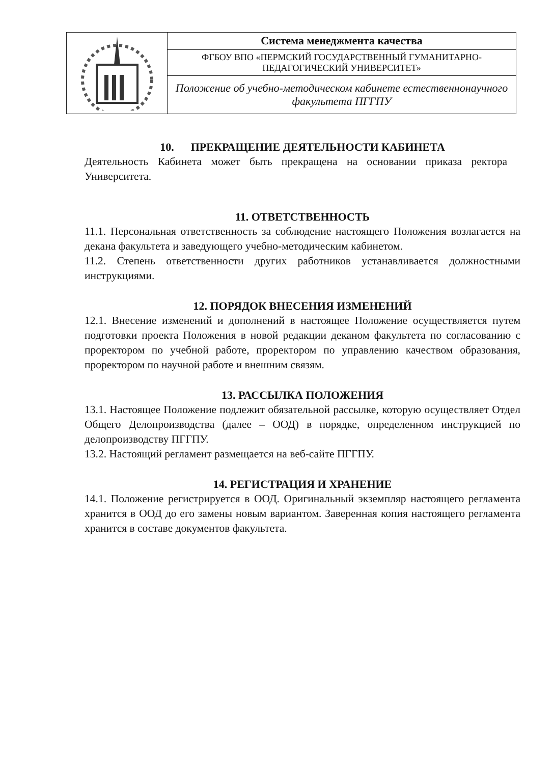| | Система менеджмента качества |
| | ФГБОУ ВПО «ПЕРМСКИЙ ГОСУДАРСТВЕННЫЙ ГУМАНИТАРНО-ПЕДАГОГИЧЕСКИЙ УНИВЕРСИТЕТ» |
| | Положение об учебно-методическом кабинете естественнонаучного факультета ПГГПУ |
10. ПРЕКРАЩЕНИЕ ДЕЯТЕЛЬНОСТИ КАБИНЕТА
Деятельность Кабинета может быть прекращена на основании приказа ректора Университета.
11. ОТВЕТСТВЕННОСТЬ
11.1. Персональная ответственность за соблюдение настоящего Положения возлагается на декана факультета и заведующего учебно-методическим кабинетом.
11.2. Степень ответственности других работников устанавливается должностными инструкциями.
12. ПОРЯДОК ВНЕСЕНИЯ ИЗМЕНЕНИЙ
12.1. Внесение изменений и дополнений в настоящее Положение осуществляется путем подготовки проекта Положения в новой редакции деканом факультета по согласованию с проректором по учебной работе, проректором по управлению качеством образования, проректором по научной работе и внешним связям.
13. РАССЫЛКА ПОЛОЖЕНИЯ
13.1. Настоящее Положение подлежит обязательной рассылке, которую осуществляет Отдел Общего Делопроизводства (далее – ООД) в порядке, определенном инструкцией по делопроизводству ПГГПУ.
13.2. Настоящий регламент размещается на веб-сайте ПГГПУ.
14. РЕГИСТРАЦИЯ И ХРАНЕНИЕ
14.1. Положение регистрируется в ООД. Оригинальный экземпляр настоящего регламента хранится в ООД до его замены новым вариантом. Заверенная копия настоящего регламента хранится в составе документов факультета.